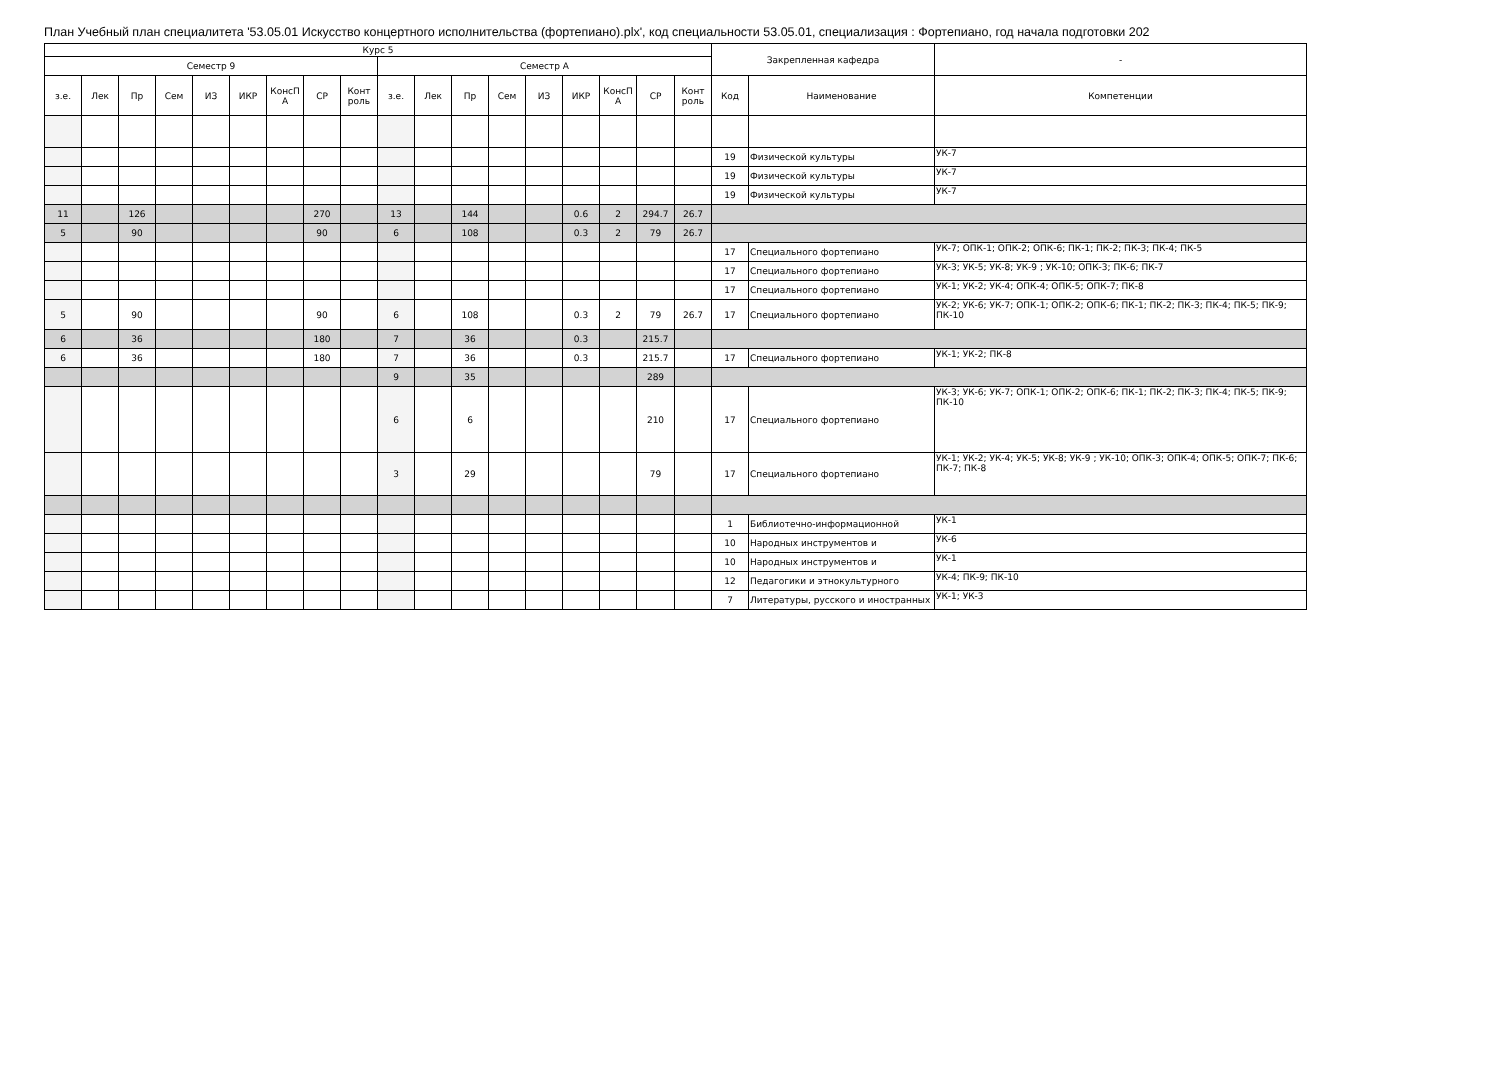План Учебный план специалитета '53.05.01 Искусство концертного исполнительства (фортепиано).plx', код специальности 53.05.01, специализация : Фортепиано, год начала подготовки 202
| Курс 5 | | | | | | | | | | | | | | | | | | Закрепленная кафедра | | - |
| --- | --- | --- | --- | --- | --- | --- | --- | --- | --- | --- | --- | --- | --- | --- | --- | --- | --- | --- | --- | --- |
| Семестр 9 | | | | | | | | | Семестр А | | | | | | | | | | | |
| з.е. | Лек | Пр | Сем | ИЗ | ИКР | КонсП А | СР | Конт роль | з.е. | Лек | Пр | Сем | ИЗ | ИКР | КонсП А | СР | Конт роль | Код | Наименование | Компетенции |
| | | | | | | | | | | | | | | | | | | 19 | Физической культуры | УК-7 |
| | | | | | | | | | | | | | | | | | | 19 | Физической культуры | УК-7 |
| | | | | | | | | | | | | | | | | | | 19 | Физической культуры | УК-7 |
| 11 | | 126 | | | | | 270 | | 13 | | 144 | | | 0.6 | 2 | 294.7 | 26.7 | | | |
| 5 | | 90 | | | | | 90 | | 6 | | 108 | | | 0.3 | 2 | 79 | 26.7 | | | |
| | | | | | | | | | | | | | | | | | | 17 | Специального фортепиано | УК-7; ОПК-1; ОПК-2; ОПК-6; ПК-1; ПК-2; ПК-3; ПК-4; ПК-5 |
| | | | | | | | | | | | | | | | | | | 17 | Специального фортепиано | УК-3; УК-5; УК-8; УК-9 ; УК-10; ОПК-3; ПК-6; ПК-7 |
| | | | | | | | | | | | | | | | | | | 17 | Специального фортепиано | УК-1; УК-2; УК-4; ОПК-4; ОПК-5; ОПК-7; ПК-8 |
| 5 | | 90 | | | | | 90 | | 6 | | 108 | | | 0.3 | 2 | 79 | 26.7 | 17 | Специального фортепиано | УК-2; УК-6; УК-7; ОПК-1; ОПК-2; ОПК-6; ПК-1; ПК-2; ПК-3; ПК-4; ПК-5; ПК-9; ПК-10 |
| 6 | | 36 | | | | | 180 | | 7 | | 36 | | | 0.3 | | 215.7 | | | | |
| 6 | | 36 | | | | | 180 | | 7 | | 36 | | | 0.3 | | 215.7 | | 17 | Специального фортепиано | УК-1; УК-2; ПК-8 |
| | | | | | | | | | 9 | | 35 | | | | | 289 | | | | |
| | | | | | | | | | 6 | | 6 | | | | | 210 | | 17 | Специального фортепиано | УК-3; УК-6; УК-7; ОПК-1; ОПК-2; ОПК-6; ПК-1; ПК-2; ПК-3; ПК-4; ПК-5; ПК-9; ПК-10 |
| | | | | | | | | | 3 | | 29 | | | | | 79 | | 17 | Специального фортепиано | УК-1; УК-2; УК-4; УК-5; УК-8; УК-9 ; УК-10; ОПК-3; ОПК-4; ОПК-5; ОПК-7; ПК-6; ПК-7; ПК-8 |
| | | | | | | | | | | | | | | | | | | 1 | Библиотечно-информационной | УК-1 |
| | | | | | | | | | | | | | | | | | | 10 | Народных инструментов и | УК-6 |
| | | | | | | | | | | | | | | | | | | 10 | Народных инструментов и | УК-1 |
| | | | | | | | | | | | | | | | | | | 12 | Педагогики и этнокультурного | УК-4; ПК-9; ПК-10 |
| | | | | | | | | | | | | | | | | | | 7 | Литературы, русского и иностранных | УК-1; УК-3 |